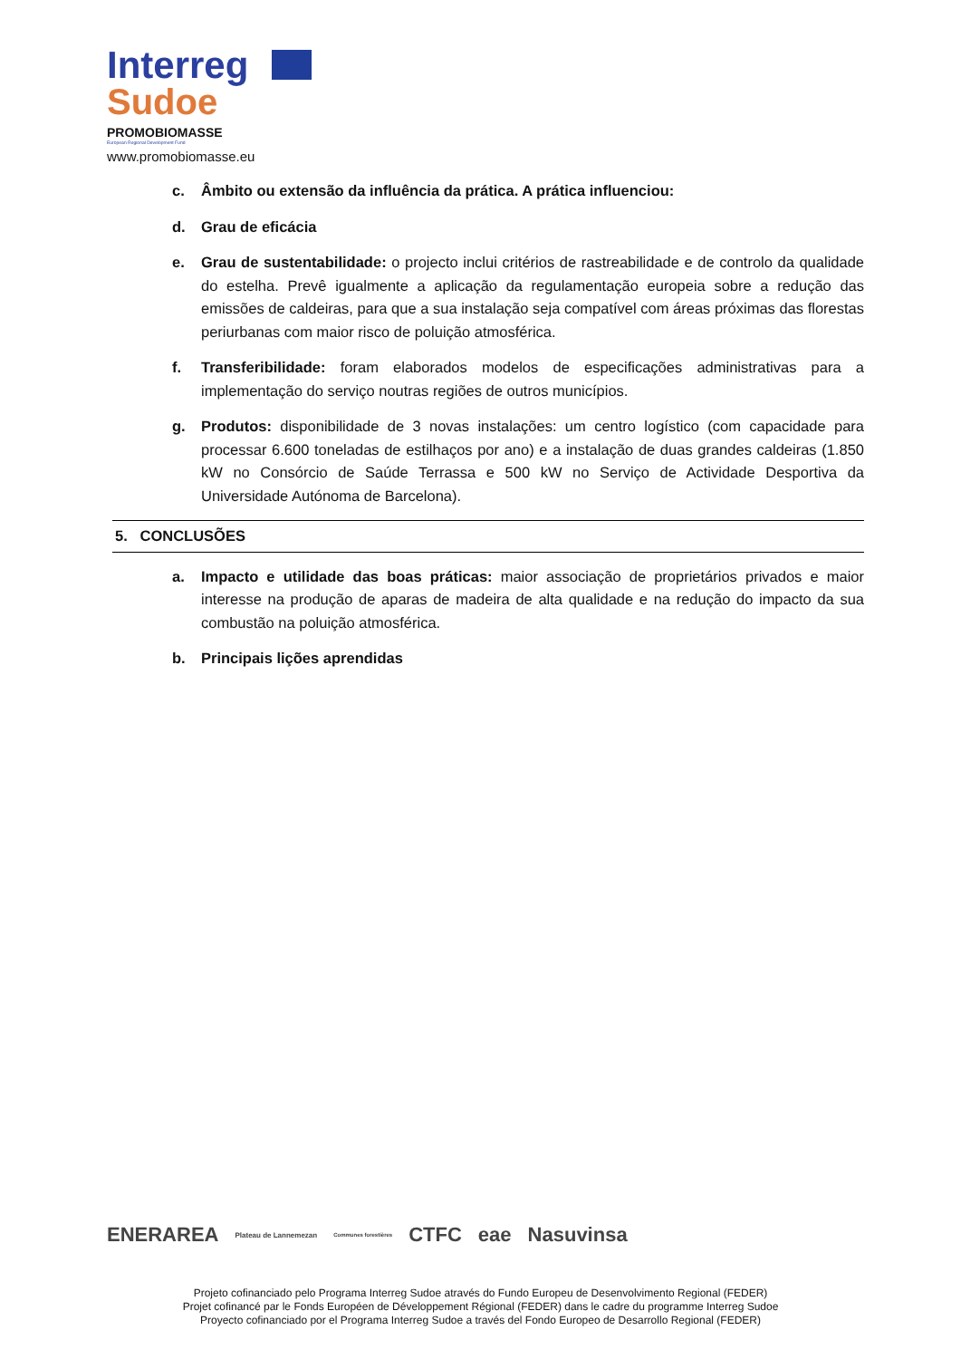Interreg
Sudoe
PROMOBIOMASSE
European Regional Development Fund
www.promobiomasse.eu
c. Âmbito ou extensão da influência da prática. A prática influenciou:
d. Grau de eficácia
e. Grau de sustentabilidade: o projecto inclui critérios de rastreabilidade e de controlo da qualidade do estelha. Prevê igualmente a aplicação da regulamentação europeia sobre a redução das emissões de caldeiras, para que a sua instalação seja compatível com áreas próximas das florestas periurbanas com maior risco de poluição atmosférica.
f. Transferibilidade: foram elaborados modelos de especificações administrativas para a implementação do serviço noutras regiões de outros municípios.
g. Produtos: disponibilidade de 3 novas instalações: um centro logístico (com capacidade para processar 6.600 toneladas de estilhaços por ano) e a instalação de duas grandes caldeiras (1.850 kW no Consórcio de Saúde Terrassa e 500 kW no Serviço de Actividade Desportiva da Universidade Autónoma de Barcelona).
5. CONCLUSÕES
a. Impacto e utilidade das boas práticas: maior associação de proprietários privados e maior interesse na produção de aparas de madeira de alta qualidade e na redução do impacto da sua combustão na poluição atmosférica.
b. Principais lições aprendidas
ENERAREA Plateau de Lannemezan Communes forestières CTFC eae Nasuvinsa
Projeto cofinanciado pelo Programa Interreg Sudoe através do Fundo Europeu de Desenvolvimento Regional (FEDER)
Projet cofinancé par le Fonds Européen de Développement Régional (FEDER) dans le cadre du programme Interreg Sudoe
Proyecto cofinanciado por el Programa Interreg Sudoe a través del Fondo Europeo de Desarrollo Regional (FEDER)